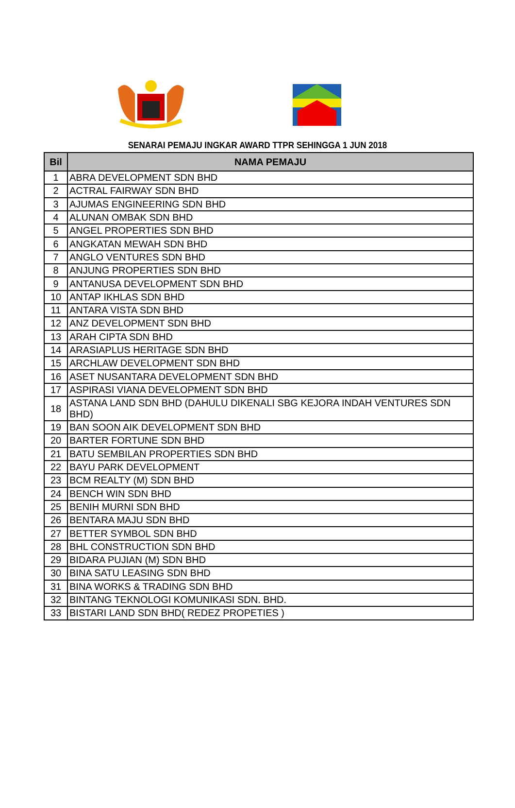SENARAI PEMAJU INGKAR AWARD TTPR SEHINGGA 1 JUN 2018
| Bil | NAMA PEMAJU |
| --- | --- |
| 1 | ABRA DEVELOPMENT SDN BHD |
| 2 | ACTRAL FAIRWAY SDN BHD |
| 3 | AJUMAS ENGINEERING SDN BHD |
| 4 | ALUNAN OMBAK SDN BHD |
| 5 | ANGEL PROPERTIES SDN BHD |
| 6 | ANGKATAN MEWAH SDN BHD |
| 7 | ANGLO VENTURES SDN BHD |
| 8 | ANJUNG PROPERTIES SDN BHD |
| 9 | ANTANUSA DEVELOPMENT SDN BHD |
| 10 | ANTAP IKHLAS SDN BHD |
| 11 | ANTARA VISTA SDN BHD |
| 12 | ANZ DEVELOPMENT SDN BHD |
| 13 | ARAH CIPTA SDN BHD |
| 14 | ARASIAPLUS HERITAGE SDN BHD |
| 15 | ARCHLAW DEVELOPMENT SDN BHD |
| 16 | ASET NUSANTARA DEVELOPMENT SDN BHD |
| 17 | ASPIRASI VIANA DEVELOPMENT SDN BHD |
| 18 | ASTANA LAND SDN BHD (DAHULU DIKENALI SBG KEJORA INDAH VENTURES SDN BHD) |
| 19 | BAN SOON AIK DEVELOPMENT SDN BHD |
| 20 | BARTER FORTUNE SDN BHD |
| 21 | BATU SEMBILAN PROPERTIES SDN BHD |
| 22 | BAYU PARK DEVELOPMENT |
| 23 | BCM REALTY (M) SDN BHD |
| 24 | BENCH WIN SDN BHD |
| 25 | BENIH MURNI SDN BHD |
| 26 | BENTARA MAJU SDN BHD |
| 27 | BETTER SYMBOL SDN BHD |
| 28 | BHL CONSTRUCTION SDN BHD |
| 29 | BIDARA PUJIAN (M) SDN BHD |
| 30 | BINA SATU LEASING SDN BHD |
| 31 | BINA WORKS & TRADING SDN BHD |
| 32 | BINTANG TEKNOLOGI KOMUNIKASI SDN. BHD. |
| 33 | BISTARI LAND SDN BHD( REDEZ PROPETIES ) |